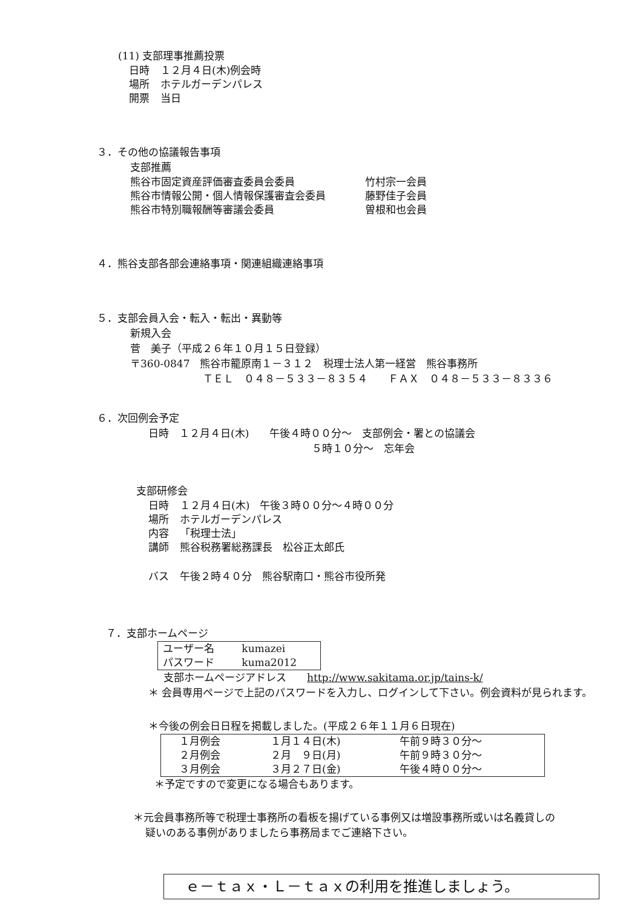(11) 支部理事推薦投票
| 日時 | １２月４日(木)例会時 |
| 場所 | ホテルガーデンパレス |
| 開票 | 当日 |
３．その他の協議報告事項
支部推薦
| 熊谷市固定資産評価審査委員会委員 | 竹村宗一会員 |
| 熊谷市情報公開・個人情報保護審査会委員 | 藤野佳子会員 |
| 熊谷市特別職報酬等審議会委員 | 曽根和也会員 |
４．熊谷支部各部会連絡事項・関連組織連絡事項
５．支部会員入会・転入・転出・異動等
新規入会
菅　美子（平成２６年１０月１５日登録）
〒360-0847　熊谷市籠原南１－３１２　税理士法人第一経営　熊谷事務所
ＴＥＬ　０４８－５３３－８３５４　　ＦＡＸ　０４８－５３３－８３３６
６．次回例会予定
日時　１２月４日(木)　　午後４時００分～　支部例会・署との協議会
５時１０分～　忘年会
支部研修会
| 日時 | １２月４日(木) 午後３時００分～４時００分 |
| 場所 | ホテルガーデンパレス |
| 内容 | 「税理士法」 |
| 講師 | 熊谷税務署総務課長 松谷正太郎氏 |
| バス | 午後２時４０分 熊谷駅南口・熊谷市役所発 |
７．支部ホームページ
| ユーザー名 | kumazei |
| パスワード | kuma2012 |
支部ホームページアドレス　　http://www.sakitama.or.jp/tains-k/
＊ 会員専用ページで上記のパスワードを入力し、ログインして下さい。例会資料が見られます。
＊今後の例会日日程を掲載しました。(平成２６年１１月６日現在)
| １月例会 | １月１４日(木) | 午前９時３０分～ |
| ２月例会 | ２月 ９日(月) | 午前９時３０分～ |
| ３月例会 | ３月２７日(金) | 午後４時００分～ |
＊予定ですので変更になる場合もあります。
＊元会員事務所等で税理士事務所の看板を揚げている事例又は増設事務所或いは名義貸しの
疑いのある事例がありましたら事務局までご連絡下さい。
ｅ－ｔａｘ・Ｌ－ｔａｘの利用を推進しましょう。